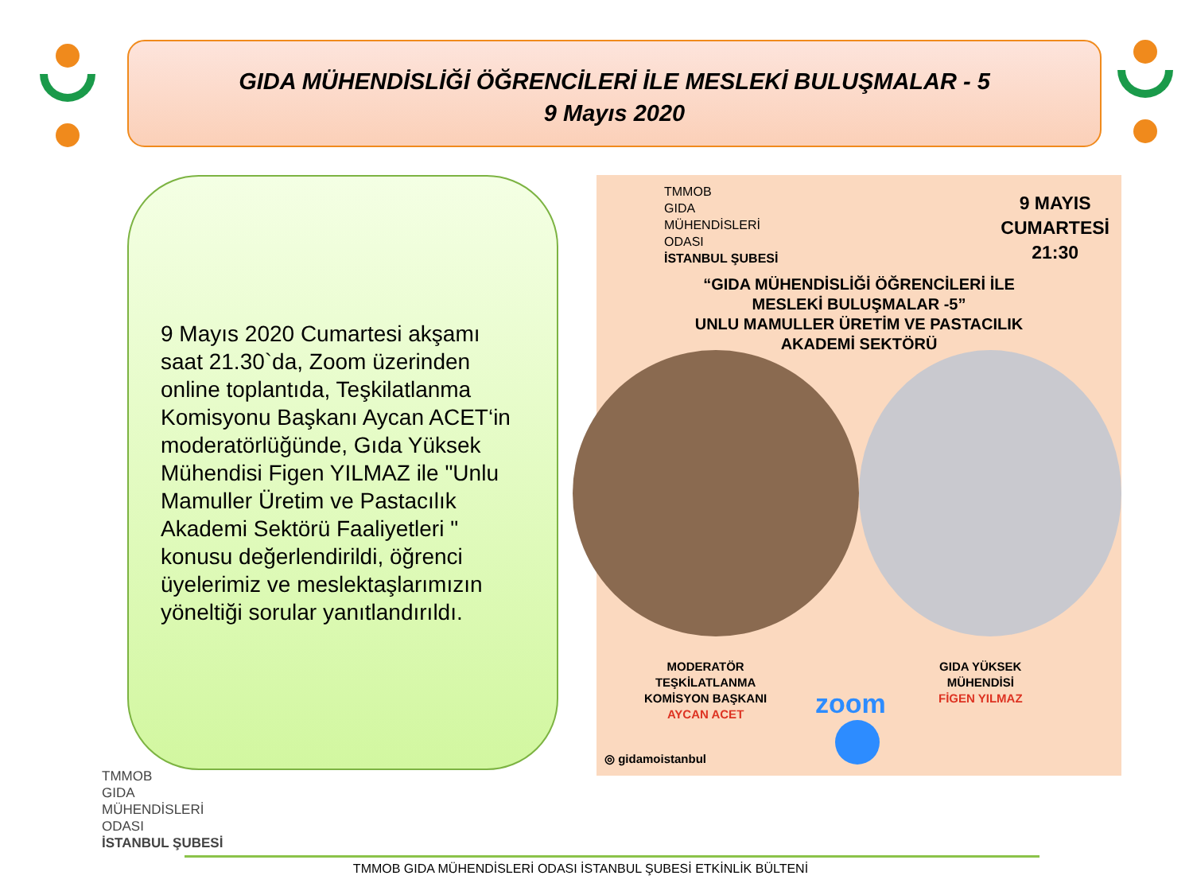GIDA MÜHENDİSLİĞİ ÖĞRENCİLERİ İLE MESLEKİ BULUŞMALAR - 5
9 Mayıs 2020
9 Mayıs 2020 Cumartesi akşamı saat 21.30`da, Zoom üzerinden online toplantıda, Teşkilatlanma Komisyonu Başkanı Aycan ACET‘in moderatörlüğünde, Gıda Yüksek Mühendisi Figen YILMAZ ile "Unlu Mamuller Üretim ve Pastacılık Akademi Sektörü Faaliyetleri " konusu değerlendirildi, öğrenci üyelerimiz ve meslektaşlarımızın yöneltiği sorular yanıtlandırıldı.
TMMOB
GIDA
MÜHENDİSLERİ
ODASI
İSTANBUL ŞUBESİ
9 MAYIS
CUMARTESİ
21:30
“GIDA MÜHENDİSLİĞİ ÖĞRENCİLERİ İLE
MESLEKİ BULUŞMALAR -5”
UNLU MAMULLER ÜRETİM VE PASTACILIK
AKADEMİ SEKTÖRÜ
MODERATÖR
TEŞKİLATLANMA
KOMİSYON BAŞKANI
AYCAN ACET
GIDA YÜKSEK
MÜHENDİSİ
FİGEN YILMAZ
zoom
◎ gidamoistanbul
TMMOB
GIDA
MÜHENDİSLERİ
ODASI
İSTANBUL ŞUBESİ
TMMOB GIDA MÜHENDİSLERİ ODASI İSTANBUL ŞUBESİ ETKİNLİK BÜLTENİ